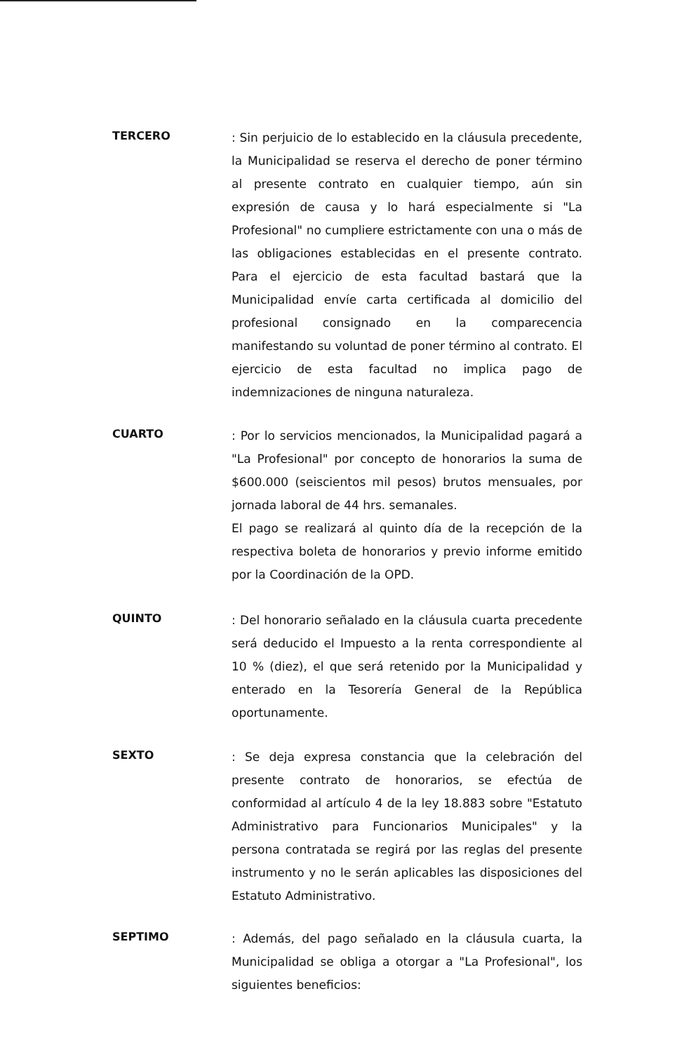TERCERO
: Sin perjuicio de lo establecido en la cláusula precedente, la Municipalidad se reserva el derecho de poner término al presente contrato en cualquier tiempo, aún sin expresión de causa y lo hará especialmente si "La Profesional" no cumpliere estrictamente con una o más de las obligaciones establecidas en el presente contrato. Para el ejercicio de esta facultad bastará que la Municipalidad envíe carta certificada al domicilio del profesional consignado en la comparecencia manifestando su voluntad de poner término al contrato. El ejercicio de esta facultad no implica pago de indemnizaciones de ninguna naturaleza.
CUARTO
: Por lo servicios mencionados, la Municipalidad pagará a "La Profesional" por concepto de honorarios la suma de $600.000 (seiscientos mil pesos) brutos mensuales, por jornada laboral de 44 hrs. semanales.
El pago se realizará al quinto día de la recepción de la respectiva boleta de honorarios y previo informe emitido por la Coordinación de la OPD.
QUINTO
: Del honorario señalado en la cláusula cuarta precedente será deducido el Impuesto a la renta correspondiente al 10 % (diez), el que será retenido por la Municipalidad y enterado en la Tesorería General de la República oportunamente.
SEXTO
: Se deja expresa constancia que la celebración del presente contrato de honorarios, se efectúa de conformidad al artículo 4 de la ley 18.883 sobre "Estatuto Administrativo para Funcionarios Municipales" y la persona contratada se regirá por las reglas del presente instrumento y no le serán aplicables las disposiciones del Estatuto Administrativo.
SEPTIMO
: Además, del pago señalado en la cláusula cuarta, la Municipalidad se obliga a otorgar a "La Profesional", los siguientes beneficios: